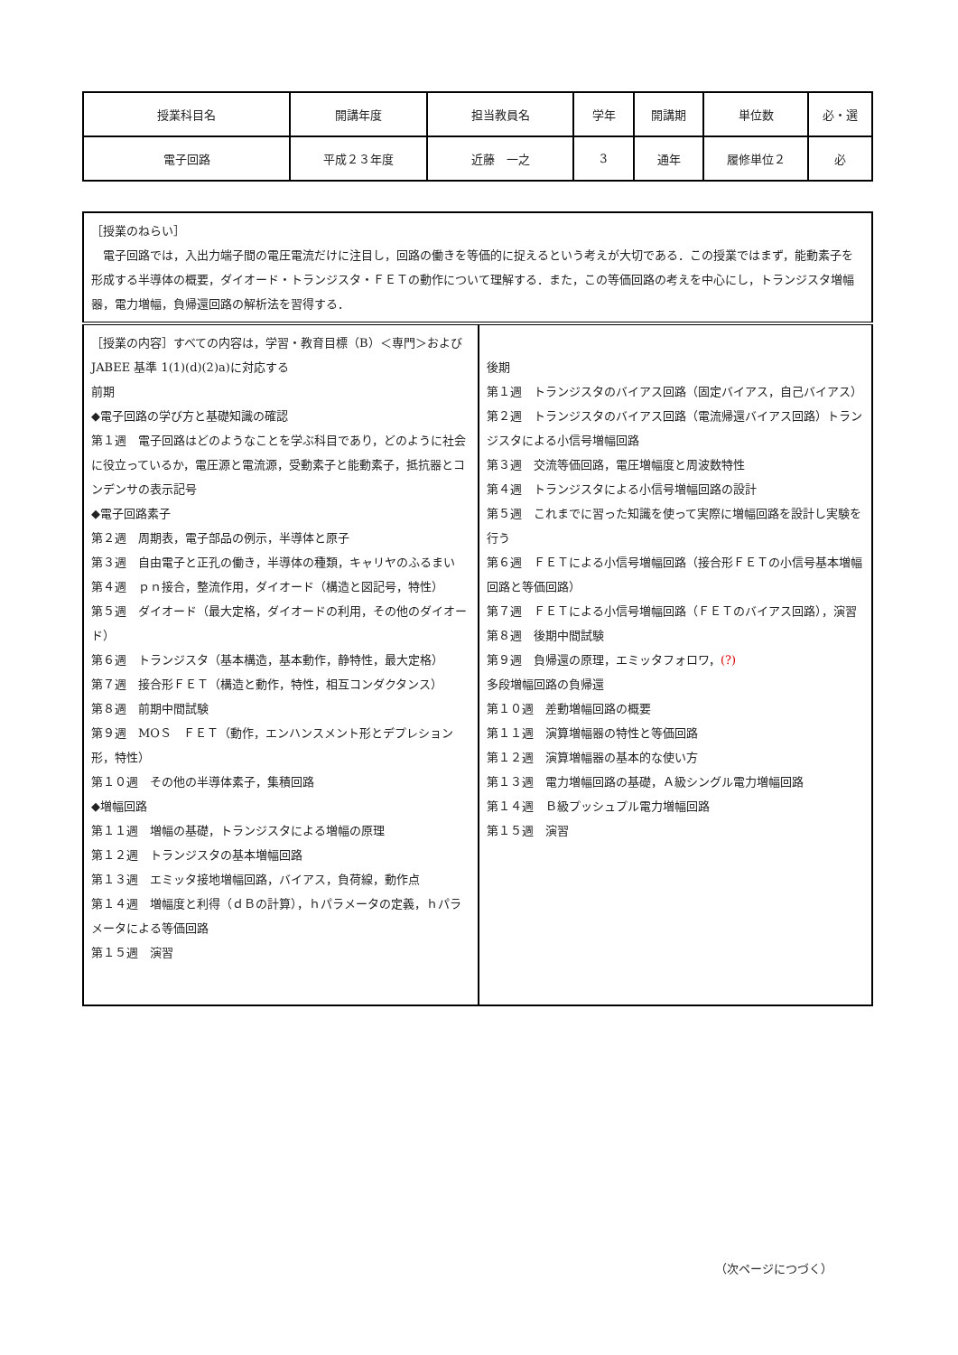| 授業科目名 | 開講年度 | 担当教員名 | 学年 | 開講期 | 単位数 | 必・選 |
| 電子回路 | 平成２３年度 | 近藤 一之 | 3 | 通年 | 履修単位２ | 必 |
| ［授業のねらい］ 電子回路では，入出力端子間の電圧電流だけに注目し，回路の働きを等価的に捉えるという考えが大切である．この授業ではまず，能動素子を形成する半導体の概要，ダイオード・トランジスタ・ＦＥＴの動作について理解する．また，この等価回路の考えを中心にし，トランジスタ増幅器，電力増幅，負帰還回路の解析法を習得する． | |
| ［授業の内容］すべての内容は，学習・教育目標（B）＜専門＞および JABEE 基準 1(1)(d)(2)a)に対応する 前期 ◆電子回路の学び方と基礎知識の確認 第１週 電子回路はどのようなことを学ぶ科目であり，どのように社会に役立っているか，電圧源と電流源，受動素子と能動素子，抵抗器とコンデンサの表示記号 ◆電子回路素子 第２週 周期表，電子部品の例示，半導体と原子 第３週 自由電子と正孔の働き，半導体の種類，キャリヤのふるまい 第４週 ｐｎ接合，整流作用，ダイオード（構造と図記号，特性） 第５週 ダイオード（最大定格，ダイオードの利用，その他のダイオード） 第６週 トランジスタ（基本構造，基本動作，静特性，最大定格） 第７週 接合形ＦＥＴ（構造と動作，特性，相互コンダクタンス） 第８週 前期中間試験 第９週 MOＳ ＦＥＴ（動作，エンハンスメント形とデプレション形，特性） 第１０週 その他の半導体素子，集積回路 ◆増幅回路 第１１週 増幅の基礎，トランジスタによる増幅の原理 第１２週 トランジスタの基本増幅回路 第１３週 エミッタ接地増幅回路，バイアス，負荷線，動作点 第１４週 増幅度と利得（ｄＢの計算），ｈパラメータの定義，ｈパラメータによる等価回路 第１５週 演習 | 後期 第１週 トランジスタのバイアス回路（固定バイアス，自己バイアス） 第２週 トランジスタのバイアス回路（電流帰還バイアス回路）トランジスタによる小信号増幅回路 第３週 交流等価回路，電圧増幅度と周波数特性 第４週 トランジスタによる小信号増幅回路の設計 第５週 これまでに習った知識を使って実際に増幅回路を設計し実験を行う 第６週 ＦＥＴによる小信号増幅回路（接合形ＦＥＴの小信号基本増幅回路と等価回路） 第７週 ＦＥＴによる小信号増幅回路（ＦＥＴのバイアス回路），演習 第８週 後期中間試験 第９週 負帰還の原理，エミッタフォロワ， (?) 多段増幅回路の負帰還 第１０週 差動増幅回路の概要 第１１週 演算増幅器の特性と等価回路 第１２週 演算増幅器の基本的な使い方 第１３週 電力増幅回路の基礎，Ａ級シングル電力増幅回路 第１４週 Ｂ級プッシュプル電力増幅回路 第１５週 演習 |
（次ページにつづく）